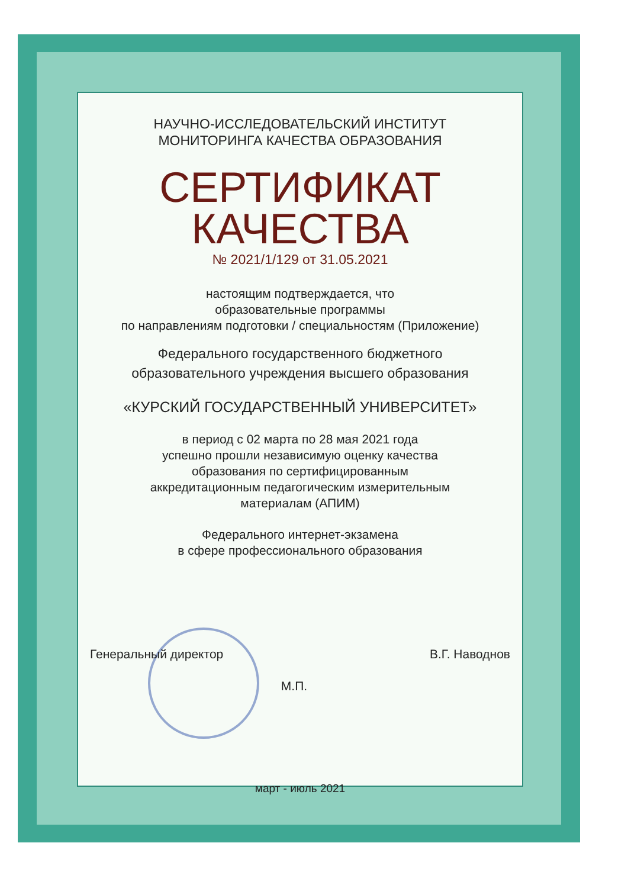НАУЧНО-ИССЛЕДОВАТЕЛЬСКИЙ ИНСТИТУТ
МОНИТОРИНГА КАЧЕСТВА ОБРАЗОВАНИЯ
СЕРТИФИКАТ
КАЧЕСТВА
№ 2021/1/129 от 31.05.2021
настоящим подтверждается, что
образовательные программы
по направлениям подготовки / специальностям (Приложение)
Федерального государственного бюджетного
образовательного учреждения высшего образования
«КУРСКИЙ ГОСУДАРСТВЕННЫЙ УНИВЕРСИТЕТ»
в период с 02 марта по 28 мая 2021 года
успешно прошли независимую оценку качества
образования по сертифицированным
аккредитационным педагогическим измерительным
материалам (АПИМ)
Федерального интернет-экзамена
в сфере профессионального образования
Генеральный директор В.Г. Наводнов
М.П.
март - июль 2021